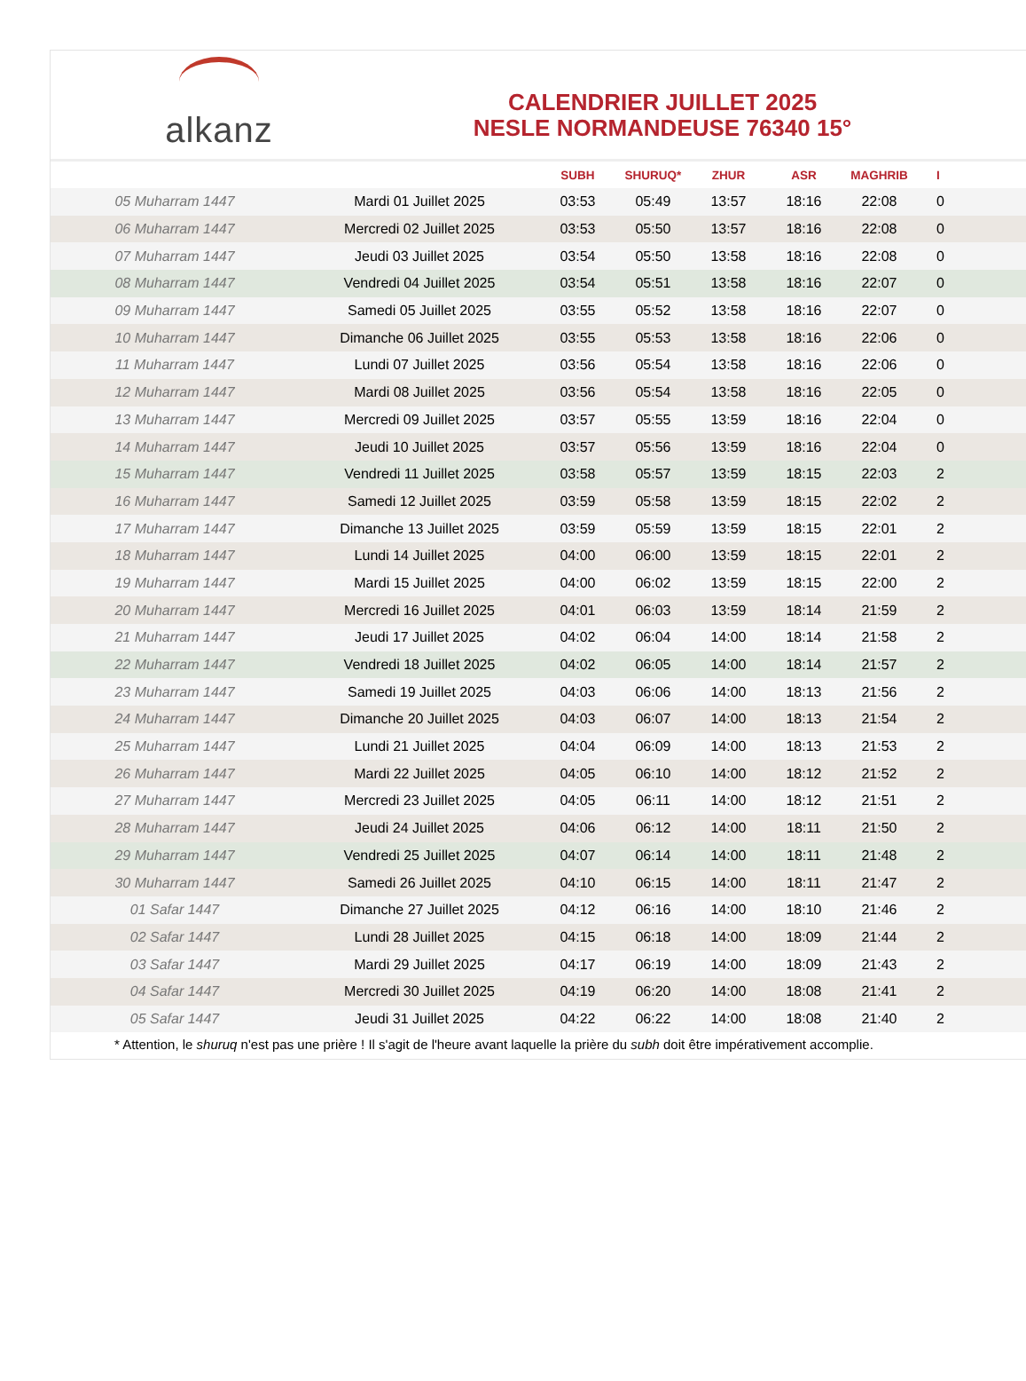alkanz
CALENDRIER JUILLET 2025
NESLE NORMANDEUSE 76340 15°
| | | SUBH | SHURUQ* | ZHUR | ASR | MAGHRIB | I |
| --- | --- | --- | --- | --- | --- | --- | --- |
| 05 Muharram 1447 | Mardi 01 Juillet 2025 | 03:53 | 05:49 | 13:57 | 18:16 | 22:08 | 0 |
| 06 Muharram 1447 | Mercredi 02 Juillet 2025 | 03:53 | 05:50 | 13:57 | 18:16 | 22:08 | 0 |
| 07 Muharram 1447 | Jeudi 03 Juillet 2025 | 03:54 | 05:50 | 13:58 | 18:16 | 22:08 | 0 |
| 08 Muharram 1447 | Vendredi 04 Juillet 2025 | 03:54 | 05:51 | 13:58 | 18:16 | 22:07 | 0 |
| 09 Muharram 1447 | Samedi 05 Juillet 2025 | 03:55 | 05:52 | 13:58 | 18:16 | 22:07 | 0 |
| 10 Muharram 1447 | Dimanche 06 Juillet 2025 | 03:55 | 05:53 | 13:58 | 18:16 | 22:06 | 0 |
| 11 Muharram 1447 | Lundi 07 Juillet 2025 | 03:56 | 05:54 | 13:58 | 18:16 | 22:06 | 0 |
| 12 Muharram 1447 | Mardi 08 Juillet 2025 | 03:56 | 05:54 | 13:58 | 18:16 | 22:05 | 0 |
| 13 Muharram 1447 | Mercredi 09 Juillet 2025 | 03:57 | 05:55 | 13:59 | 18:16 | 22:04 | 0 |
| 14 Muharram 1447 | Jeudi 10 Juillet 2025 | 03:57 | 05:56 | 13:59 | 18:16 | 22:04 | 0 |
| 15 Muharram 1447 | Vendredi 11 Juillet 2025 | 03:58 | 05:57 | 13:59 | 18:15 | 22:03 | 2 |
| 16 Muharram 1447 | Samedi 12 Juillet 2025 | 03:59 | 05:58 | 13:59 | 18:15 | 22:02 | 2 |
| 17 Muharram 1447 | Dimanche 13 Juillet 2025 | 03:59 | 05:59 | 13:59 | 18:15 | 22:01 | 2 |
| 18 Muharram 1447 | Lundi 14 Juillet 2025 | 04:00 | 06:00 | 13:59 | 18:15 | 22:01 | 2 |
| 19 Muharram 1447 | Mardi 15 Juillet 2025 | 04:00 | 06:02 | 13:59 | 18:15 | 22:00 | 2 |
| 20 Muharram 1447 | Mercredi 16 Juillet 2025 | 04:01 | 06:03 | 13:59 | 18:14 | 21:59 | 2 |
| 21 Muharram 1447 | Jeudi 17 Juillet 2025 | 04:02 | 06:04 | 14:00 | 18:14 | 21:58 | 2 |
| 22 Muharram 1447 | Vendredi 18 Juillet 2025 | 04:02 | 06:05 | 14:00 | 18:14 | 21:57 | 2 |
| 23 Muharram 1447 | Samedi 19 Juillet 2025 | 04:03 | 06:06 | 14:00 | 18:13 | 21:56 | 2 |
| 24 Muharram 1447 | Dimanche 20 Juillet 2025 | 04:03 | 06:07 | 14:00 | 18:13 | 21:54 | 2 |
| 25 Muharram 1447 | Lundi 21 Juillet 2025 | 04:04 | 06:09 | 14:00 | 18:13 | 21:53 | 2 |
| 26 Muharram 1447 | Mardi 22 Juillet 2025 | 04:05 | 06:10 | 14:00 | 18:12 | 21:52 | 2 |
| 27 Muharram 1447 | Mercredi 23 Juillet 2025 | 04:05 | 06:11 | 14:00 | 18:12 | 21:51 | 2 |
| 28 Muharram 1447 | Jeudi 24 Juillet 2025 | 04:06 | 06:12 | 14:00 | 18:11 | 21:50 | 2 |
| 29 Muharram 1447 | Vendredi 25 Juillet 2025 | 04:07 | 06:14 | 14:00 | 18:11 | 21:48 | 2 |
| 30 Muharram 1447 | Samedi 26 Juillet 2025 | 04:10 | 06:15 | 14:00 | 18:11 | 21:47 | 2 |
| 01 Safar 1447 | Dimanche 27 Juillet 2025 | 04:12 | 06:16 | 14:00 | 18:10 | 21:46 | 2 |
| 02 Safar 1447 | Lundi 28 Juillet 2025 | 04:15 | 06:18 | 14:00 | 18:09 | 21:44 | 2 |
| 03 Safar 1447 | Mardi 29 Juillet 2025 | 04:17 | 06:19 | 14:00 | 18:09 | 21:43 | 2 |
| 04 Safar 1447 | Mercredi 30 Juillet 2025 | 04:19 | 06:20 | 14:00 | 18:08 | 21:41 | 2 |
| 05 Safar 1447 | Jeudi 31 Juillet 2025 | 04:22 | 06:22 | 14:00 | 18:08 | 21:40 | 2 |
* Attention, le shuruq n'est pas une prière ! Il s'agit de l'heure avant laquelle la prière du subh doit être impérativement accomplie.